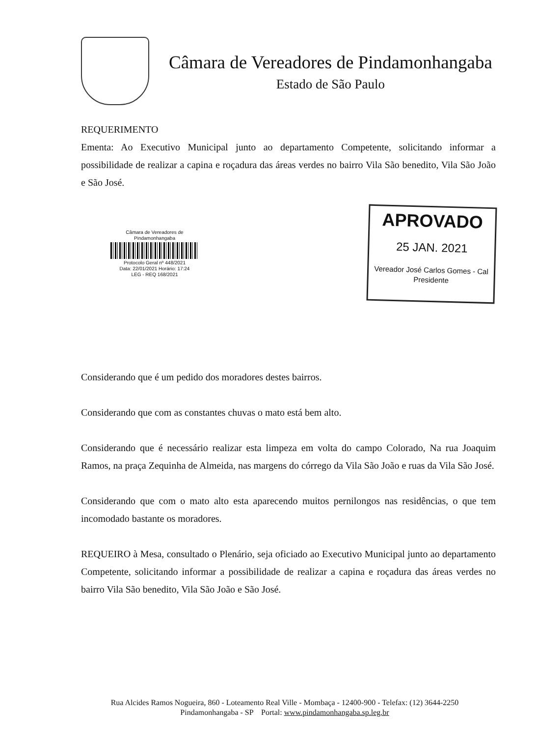Câmara de Vereadores de Pindamonhangaba
Estado de São Paulo
REQUERIMENTO
Ementa: Ao Executivo Municipal junto ao departamento Competente, solicitando informar a possibilidade de realizar a capina e roçadura das áreas verdes no bairro Vila São benedito, Vila São João e São José.
Câmara de Vereadores de Pindamonhangaba
Protocolo Geral nº 448/2021
Data: 22/01/2021 Horário: 17:24
LEG - REQ 168/2021
APROVADO
25 JAN. 2021
Vereador José Carlos Gomes - Cal
Presidente
Considerando que é um pedido dos moradores destes bairros.
Considerando que com as constantes chuvas o mato está bem alto.
Considerando que é necessário realizar esta limpeza em volta do campo Colorado, Na rua Joaquim Ramos, na praça Zequinha de Almeida, nas margens do córrego da Vila São João e ruas da Vila São José.
Considerando que com o mato alto esta aparecendo muitos pernilongos nas residências, o que tem incomodado bastante os moradores.
REQUEIRO à Mesa, consultado o Plenário, seja oficiado ao Executivo Municipal junto ao departamento Competente, solicitando informar a possibilidade de realizar a capina e roçadura das áreas verdes no bairro Vila São benedito, Vila São João e São José.
Rua Alcides Ramos Nogueira, 860 - Loteamento Real Ville - Mombaça - 12400-900 - Telefax: (12) 3644-2250
Pindamonhangaba - SP Portal: www.pindamonhangaba.sp.leg.br